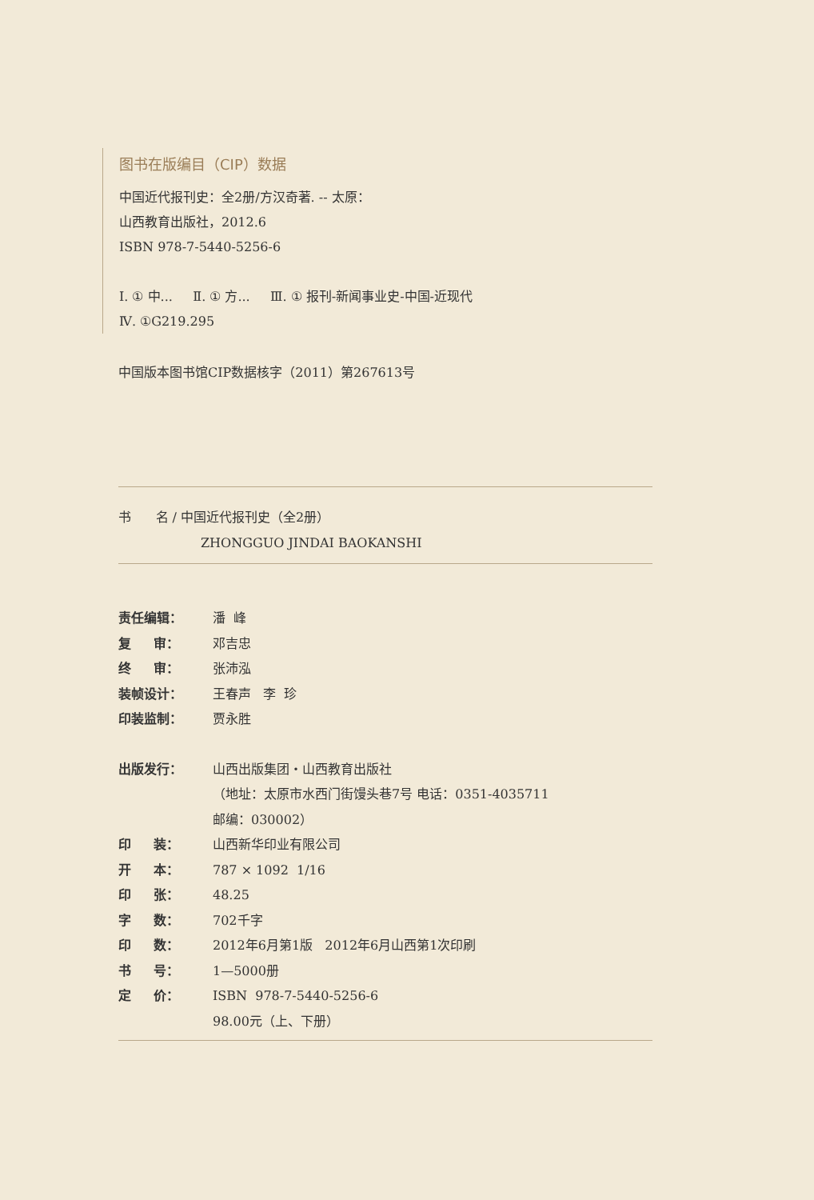图书在版编目（CIP）数据
中国近代报刊史：全2册/方汉奇著. -- 太原：
山西教育出版社，2012.6
ISBN 978-7-5440-5256-6
Ⅰ. ① 中... Ⅱ. ① 方... Ⅲ. ① 报刊-新闻事业史-中国-近现代
Ⅳ. ①G219.295
中国版本图书馆CIP数据核字（2011）第267613号
书 名 / 中国近代报刊史（全2册）
ZHONGGUO JINDAI BAOKANSHI
| 责任编辑： | 潘 峰 |
| 复 审： | 邓吉忠 |
| 终 审： | 张沛泓 |
| 装帧设计： | 王春声 李 珍 |
| 印装监制： | 贾永胜 |
| 出版发行： | 山西出版集团・山西教育出版社 （地址：太原市水西门街馒头巷7号 电话：0351-4035711 邮编：030002） |
| 印 装： | 山西新华印业有限公司 |
| 开 本： | 787 × 1092 1/16 |
| 印 张： | 48.25 |
| 字 数： | 702千字 |
| 印 数： | 2012年6月第1版 2012年6月山西第1次印刷 |
| 书 号： | 1—5000册 |
| 定 价： | ISBN 978-7-5440-5256-6 98.00元（上、下册） |